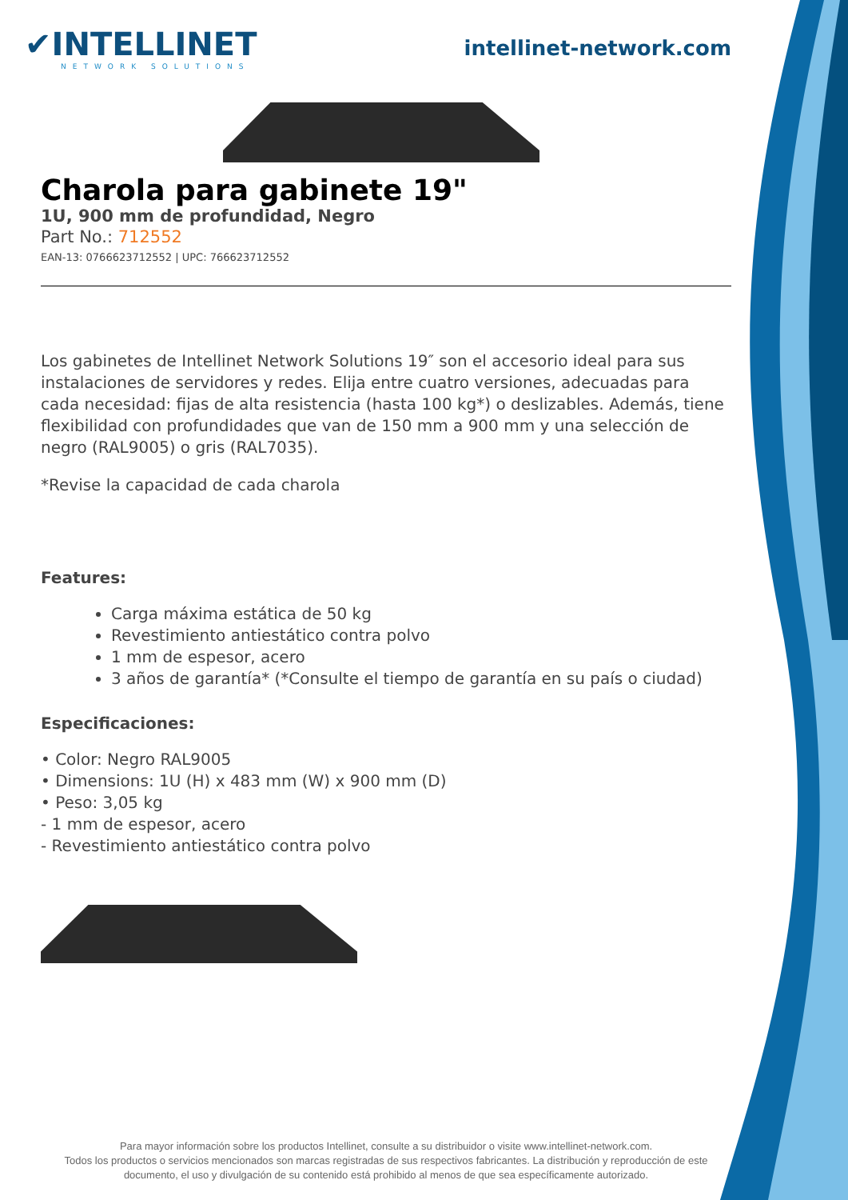✔INTELLINET
NETWORK SOLUTIONS
intellinet-network.com
Charola para gabinete 19"
1U, 900 mm de profundidad, Negro
Part No.: 712552
EAN-13: 0766623712552 | UPC: 766623712552
Los gabinetes de Intellinet Network Solutions 19″ son el accesorio ideal para sus instalaciones de servidores y redes. Elija entre cuatro versiones, adecuadas para cada necesidad: fijas de alta resistencia (hasta 100 kg*) o deslizables. Además, tiene flexibilidad con profundidades que van de 150 mm a 900 mm y una selección de negro (RAL9005) o gris (RAL7035).
*Revise la capacidad de cada charola
Features:
Carga máxima estática de 50 kg
Revestimiento antiestático contra polvo
1 mm de espesor, acero
3 años de garantía* (*Consulte el tiempo de garantía en su país o ciudad)
Especificaciones:
• Color: Negro RAL9005
• Dimensions: 1U (H) x 483 mm (W) x 900 mm (D)
• Peso: 3,05 kg
- 1 mm de espesor, acero
- Revestimiento antiestático contra polvo
Para mayor información sobre los productos Intellinet, consulte a su distribuidor o visite www.intellinet-network.com.
Todos los productos o servicios mencionados son marcas registradas de sus respectivos fabricantes. La distribución y reproducción de este documento, el uso y divulgación de su contenido está prohibido al menos de que sea específicamente autorizado.